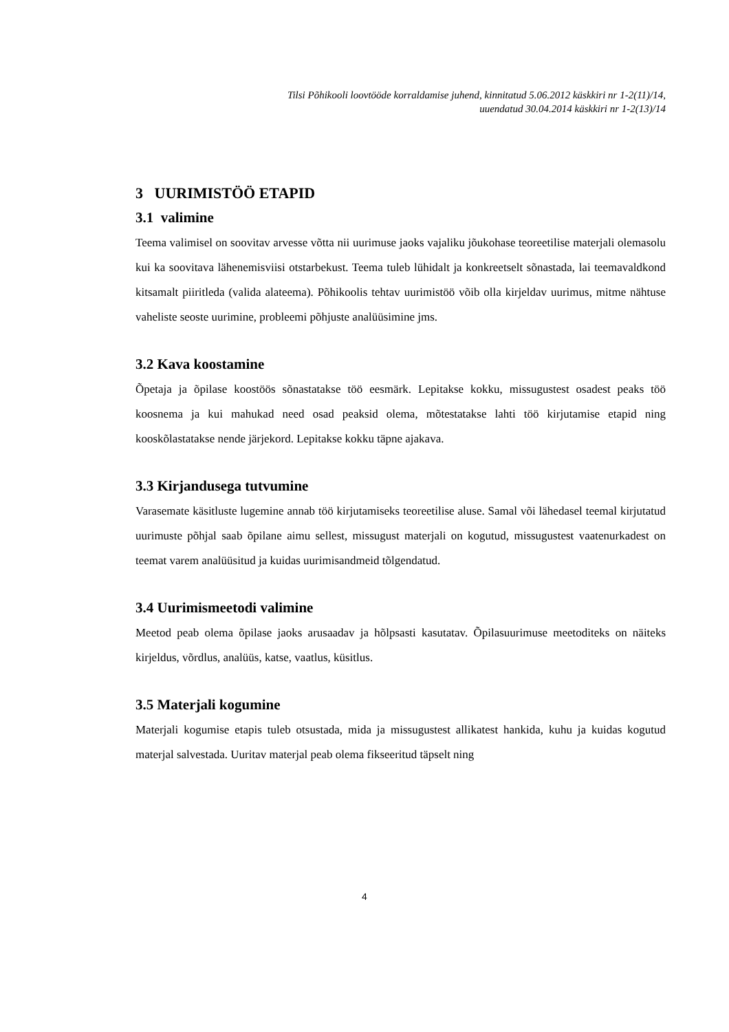Tilsi Põhikooli loovtööde korraldamise juhend, kinnitatud 5.06.2012 käskkiri nr 1-2(11)/14,
uuendatud 30.04.2014 käskkiri nr 1-2(13)/14
3 UURIMISTÖÖ ETAPID
3.1 valimine
Teema valimisel on soovitav arvesse võtta nii uurimuse jaoks vajaliku jõukohase teoreetilise materjali olemasolu kui ka soovitava lähenemisviisi otstarbekust. Teema tuleb lühidalt ja konkreetselt sõnastada, lai teemavaldkond kitsamalt piiritleda (valida alateema). Põhikoolis tehtav uurimistöö võib olla kirjeldav uurimus, mitme nähtuse vaheliste seoste uurimine, probleemi põhjuste analüüsimine jms.
3.2 Kava koostamine
Õpetaja ja õpilase koostöös sõnastatakse töö eesmärk. Lepitakse kokku, missugustest osadest peaks töö koosnema ja kui mahukad need osad peaksid olema, mõtestatakse lahti töö kirjutamise etapid ning kooskõlastatakse nende järjekord. Lepitakse kokku täpne ajakava.
3.3 Kirjandusega tutvumine
Varasemate käsitluste lugemine annab töö kirjutamiseks teoreetilise aluse. Samal või lähedasel teemal kirjutatud uurimuste põhjal saab õpilane aimu sellest, missugust materjali on kogutud, missugustest vaatenurkadest on teemat varem analüüsitud ja kuidas uurimisandmeid tõlgendatud.
3.4 Uurimismeetodi valimine
Meetod peab olema õpilase jaoks arusaadav ja hõlpsasti kasutatav. Õpilasuurimuse meetoditeks on näiteks kirjeldus, võrdlus, analüüs, katse, vaatlus, küsitlus.
3.5 Materjali kogumine
Materjali kogumise etapis tuleb otsustada, mida ja missugustest allikatest hankida, kuhu ja kuidas kogutud materjal salvestada. Uuritav materjal peab olema fikseeritud täpselt ning
4